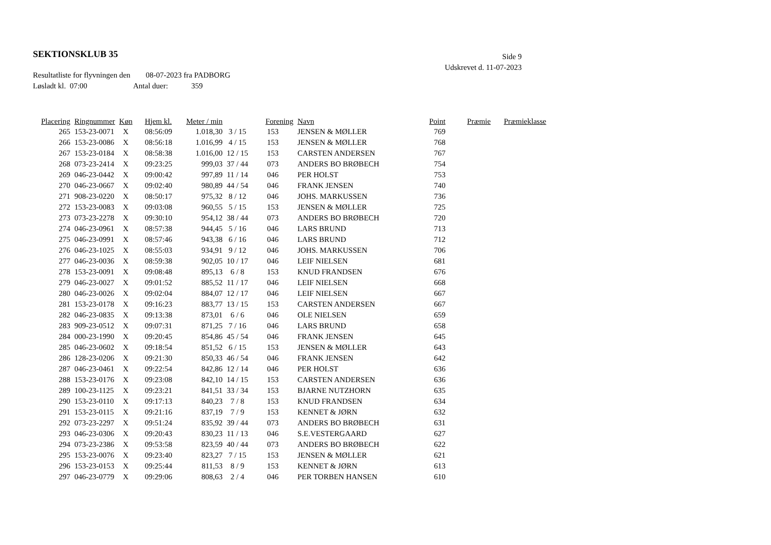SEKTIONSKLUB 35
Side 9
Udskrevet d. 11-07-2023
Resultatliste for flyvningen den 08-07-2023 fra PADBORG
Løsladt kl. 07:00 Antal duer: 359
| Placering | Ringnummer | Køn | Hjem kl. | Meter / min | | Forening | Navn | Point | Præmie | Præmieklasse |
| --- | --- | --- | --- | --- | --- | --- | --- | --- | --- | --- |
| 265 | 153-23-0071 | X | 08:56:09 | 1.018,30 | 3 / 15 | 153 | JENSEN & MØLLER | 769 | | |
| 266 | 153-23-0086 | X | 08:56:18 | 1.016,99 | 4 / 15 | 153 | JENSEN & MØLLER | 768 | | |
| 267 | 153-23-0184 | X | 08:58:38 | 1.016,00 | 12 / 15 | 153 | CARSTEN ANDERSEN | 767 | | |
| 268 | 073-23-2414 | X | 09:23:25 | 999,03 | 37 / 44 | 073 | ANDERS BO BRØBECH | 754 | | |
| 269 | 046-23-0442 | X | 09:00:42 | 997,89 | 11 / 14 | 046 | PER HOLST | 753 | | |
| 270 | 046-23-0667 | X | 09:02:40 | 980,89 | 44 / 54 | 046 | FRANK JENSEN | 740 | | |
| 271 | 908-23-0220 | X | 08:50:17 | 975,32 | 8 / 12 | 046 | JOHS. MARKUSSEN | 736 | | |
| 272 | 153-23-0083 | X | 09:03:08 | 960,55 | 5 / 15 | 153 | JENSEN & MØLLER | 725 | | |
| 273 | 073-23-2278 | X | 09:30:10 | 954,12 | 38 / 44 | 073 | ANDERS BO BRØBECH | 720 | | |
| 274 | 046-23-0961 | X | 08:57:38 | 944,45 | 5 / 16 | 046 | LARS BRUND | 713 | | |
| 275 | 046-23-0991 | X | 08:57:46 | 943,38 | 6 / 16 | 046 | LARS BRUND | 712 | | |
| 276 | 046-23-1025 | X | 08:55:03 | 934,91 | 9 / 12 | 046 | JOHS. MARKUSSEN | 706 | | |
| 277 | 046-23-0036 | X | 08:59:38 | 902,05 | 10 / 17 | 046 | LEIF NIELSEN | 681 | | |
| 278 | 153-23-0091 | X | 09:08:48 | 895,13 | 6 / 8 | 153 | KNUD FRANDSEN | 676 | | |
| 279 | 046-23-0027 | X | 09:01:52 | 885,52 | 11 / 17 | 046 | LEIF NIELSEN | 668 | | |
| 280 | 046-23-0026 | X | 09:02:04 | 884,07 | 12 / 17 | 046 | LEIF NIELSEN | 667 | | |
| 281 | 153-23-0178 | X | 09:16:23 | 883,77 | 13 / 15 | 153 | CARSTEN ANDERSEN | 667 | | |
| 282 | 046-23-0835 | X | 09:13:38 | 873,01 | 6 / 6 | 046 | OLE NIELSEN | 659 | | |
| 283 | 909-23-0512 | X | 09:07:31 | 871,25 | 7 / 16 | 046 | LARS BRUND | 658 | | |
| 284 | 000-23-1990 | X | 09:20:45 | 854,86 | 45 / 54 | 046 | FRANK JENSEN | 645 | | |
| 285 | 046-23-0602 | X | 09:18:54 | 851,52 | 6 / 15 | 153 | JENSEN & MØLLER | 643 | | |
| 286 | 128-23-0206 | X | 09:21:30 | 850,33 | 46 / 54 | 046 | FRANK JENSEN | 642 | | |
| 287 | 046-23-0461 | X | 09:22:54 | 842,86 | 12 / 14 | 046 | PER HOLST | 636 | | |
| 288 | 153-23-0176 | X | 09:23:08 | 842,10 | 14 / 15 | 153 | CARSTEN ANDERSEN | 636 | | |
| 289 | 100-23-1125 | X | 09:23:21 | 841,51 | 33 / 34 | 153 | BJARNE NUTZHORN | 635 | | |
| 290 | 153-23-0110 | X | 09:17:13 | 840,23 | 7 / 8 | 153 | KNUD FRANDSEN | 634 | | |
| 291 | 153-23-0115 | X | 09:21:16 | 837,19 | 7 / 9 | 153 | KENNET & JØRN | 632 | | |
| 292 | 073-23-2297 | X | 09:51:24 | 835,92 | 39 / 44 | 073 | ANDERS BO BRØBECH | 631 | | |
| 293 | 046-23-0306 | X | 09:20:43 | 830,23 | 11 / 13 | 046 | S.E.VESTERGAARD | 627 | | |
| 294 | 073-23-2386 | X | 09:53:58 | 823,59 | 40 / 44 | 073 | ANDERS BO BRØBECH | 622 | | |
| 295 | 153-23-0076 | X | 09:23:40 | 823,27 | 7 / 15 | 153 | JENSEN & MØLLER | 621 | | |
| 296 | 153-23-0153 | X | 09:25:44 | 811,53 | 8 / 9 | 153 | KENNET & JØRN | 613 | | |
| 297 | 046-23-0779 | X | 09:29:06 | 808,63 | 2 / 4 | 046 | PER TORBEN HANSEN | 610 | | |